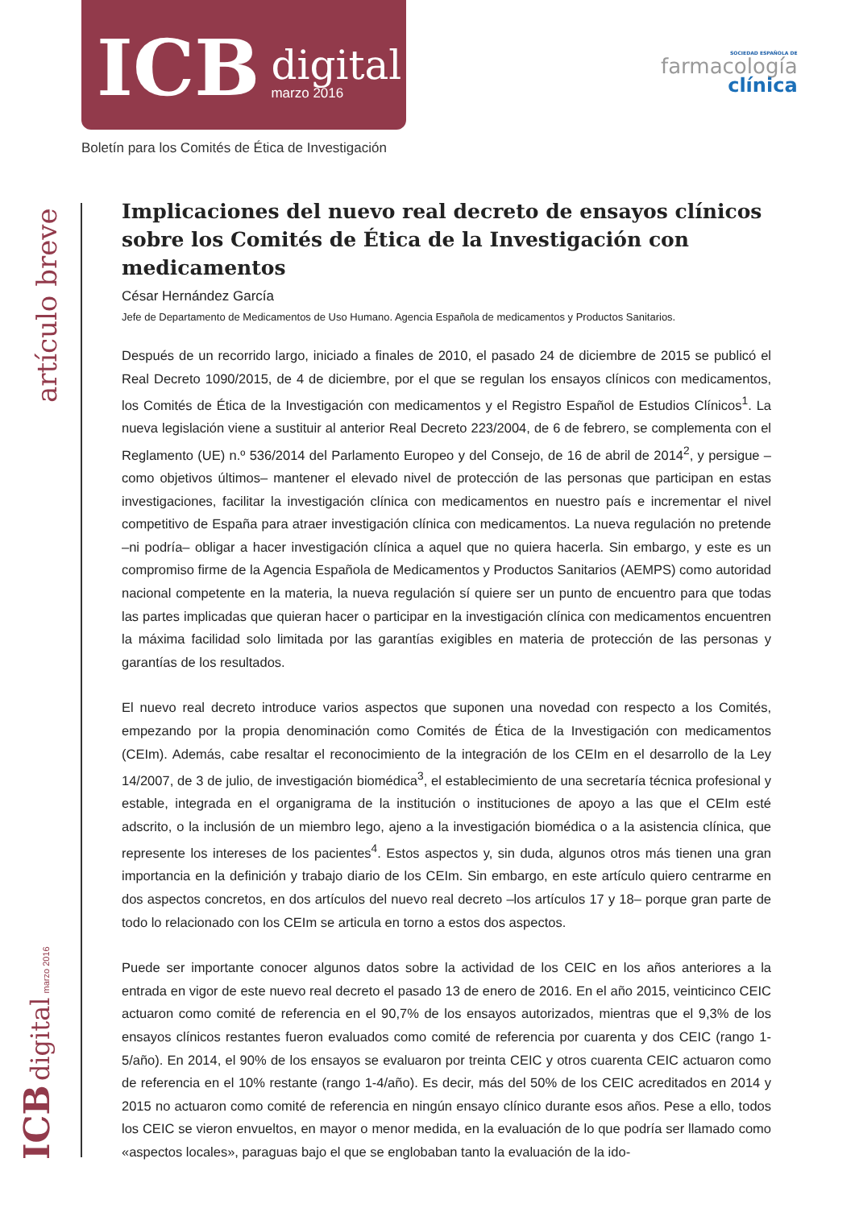ICB
digital
marzo 2016
SOCIEDAD ESPAÑOLA DE
farmacología
clínica
Boletín para los Comités de Ética de Investigación
artículo breve
ICB digital marzo 2016
Implicaciones del nuevo real decreto de ensayos clínicos sobre los Comités de Ética de la Investigación con medicamentos
César Hernández García
Jefe de Departamento de Medicamentos de Uso Humano. Agencia Española de medicamentos y Productos Sanitarios.
Después de un recorrido largo, iniciado a finales de 2010, el pasado 24 de diciembre de 2015 se publicó el Real Decreto 1090/2015, de 4 de diciembre, por el que se regulan los ensayos clínicos con medicamentos, los Comités de Ética de la Investigación con medicamentos y el Registro Español de Estudios Clínicos<sup>1</sup>. La nueva legislación viene a sustituir al anterior Real Decreto 223/2004, de 6 de febrero, se complementa con el Reglamento (UE) n.º 536/2014 del Parlamento Europeo y del Consejo, de 16 de abril de 2014<sup>2</sup>, y persigue –como objetivos últimos– mantener el elevado nivel de protección de las personas que participan en estas investigaciones, facilitar la investigación clínica con medicamentos en nuestro país e incrementar el nivel competitivo de España para atraer investigación clínica con medicamentos. La nueva regulación no pretende –ni podría– obligar a hacer investigación clínica a aquel que no quiera hacerla. Sin embargo, y este es un compromiso firme de la Agencia Española de Medicamentos y Productos Sanitarios (AEMPS) como autoridad nacional competente en la materia, la nueva regulación sí quiere ser un punto de encuentro para que todas las partes implicadas que quieran hacer o participar en la investigación clínica con medicamentos encuentren la máxima facilidad solo limitada por las garantías exigibles en materia de protección de las personas y garantías de los resultados.
El nuevo real decreto introduce varios aspectos que suponen una novedad con respecto a los Comités, empezando por la propia denominación como Comités de Ética de la Investigación con medicamentos (CEIm). Además, cabe resaltar el reconocimiento de la integración de los CEIm en el desarrollo de la Ley 14/2007, de 3 de julio, de investigación biomédica<sup>3</sup>, el establecimiento de una secretaría técnica profesional y estable, integrada en el organigrama de la institución o instituciones de apoyo a las que el CEIm esté adscrito, o la inclusión de un miembro lego, ajeno a la investigación biomédica o a la asistencia clínica, que represente los intereses de los pacientes<sup>4</sup>. Estos aspectos y, sin duda, algunos otros más tienen una gran importancia en la definición y trabajo diario de los CEIm. Sin embargo, en este artículo quiero centrarme en dos aspectos concretos, en dos artículos del nuevo real decreto –los artículos 17 y 18– porque gran parte de todo lo relacionado con los CEIm se articula en torno a estos dos aspectos.
Puede ser importante conocer algunos datos sobre la actividad de los CEIC en los años anteriores a la entrada en vigor de este nuevo real decreto el pasado 13 de enero de 2016. En el año 2015, veinticinco CEIC actuaron como comité de referencia en el 90,7% de los ensayos autorizados, mientras que el 9,3% de los ensayos clínicos restantes fueron evaluados como comité de referencia por cuarenta y dos CEIC (rango 1-5/año). En 2014, el 90% de los ensayos se evaluaron por treinta CEIC y otros cuarenta CEIC actuaron como de referencia en el 10% restante (rango 1-4/año). Es decir, más del 50% de los CEIC acreditados en 2014 y 2015 no actuaron como comité de referencia en ningún ensayo clínico durante esos años. Pese a ello, todos los CEIC se vieron envueltos, en mayor o menor medida, en la evaluación de lo que podría ser llamado como «aspectos locales», paraguas bajo el que se englobaban tanto la evaluación de la ido-